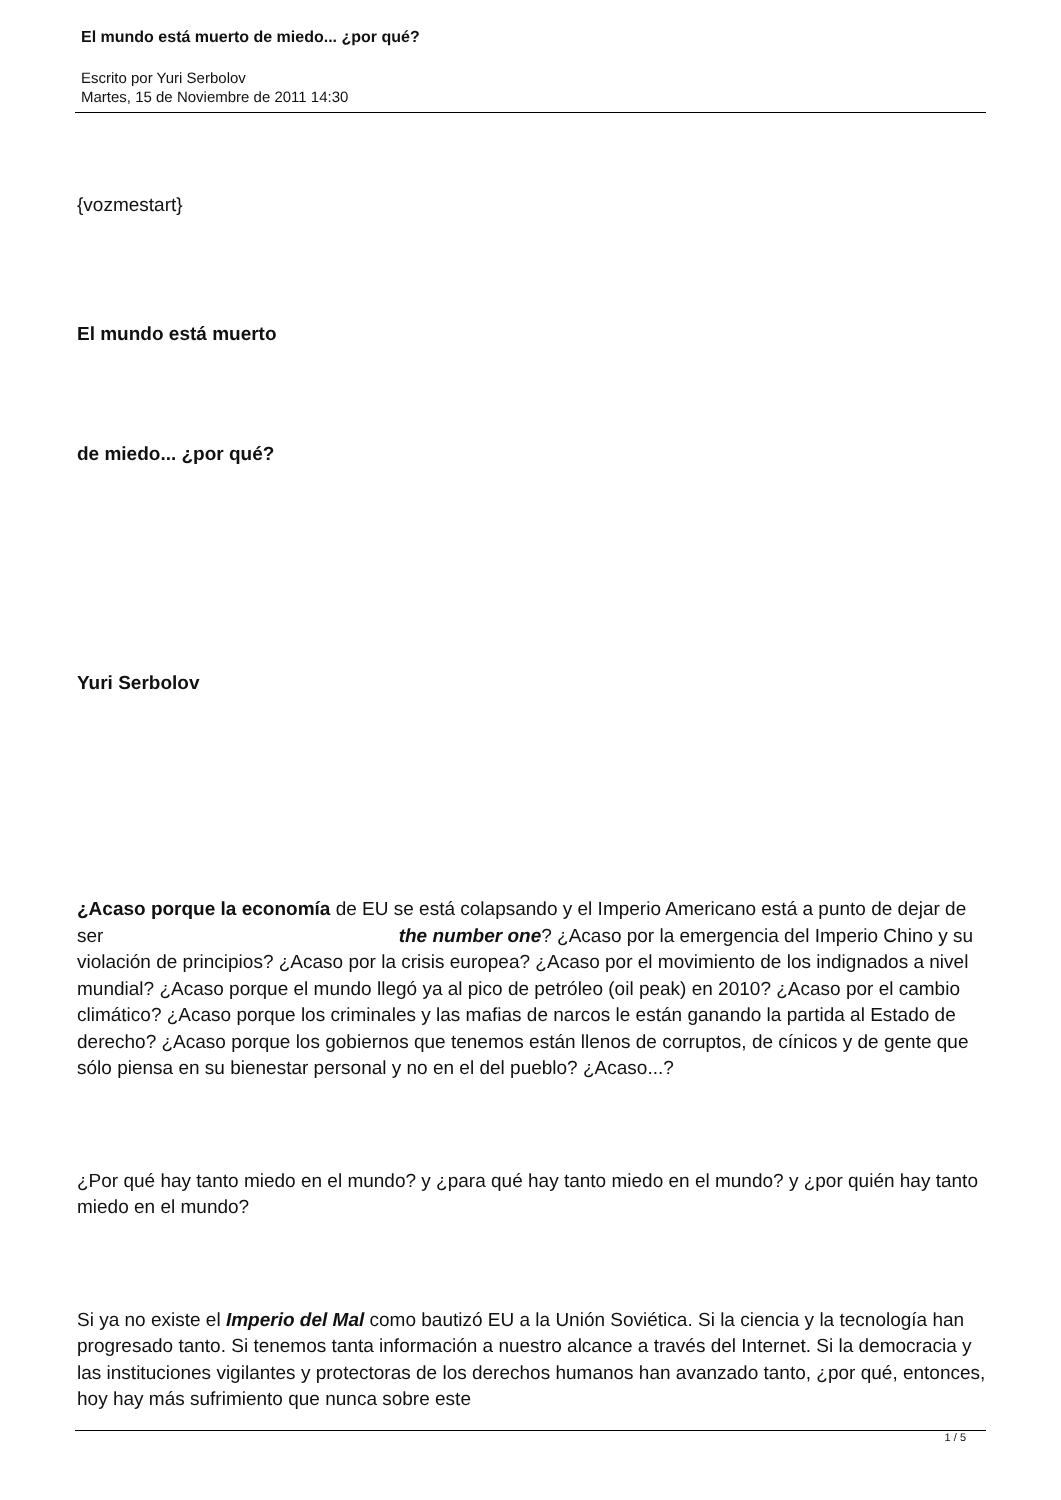El mundo está muerto de miedo... ¿por qué?
Escrito por Yuri Serbolov
Martes, 15 de Noviembre de 2011 14:30
{vozmestart}
El mundo está muerto
de miedo... ¿por qué?
Yuri Serbolov
¿Acaso porque la economía de EU se está colapsando y el Imperio Americano está a punto de dejar de ser the number one? ¿Acaso por la emergencia del Imperio Chino y su violación de principios? ¿Acaso por la crisis europea? ¿Acaso por el movimiento de los indignados a nivel mundial? ¿Acaso porque el mundo llegó ya al pico de petróleo (oil peak) en 2010? ¿Acaso por el cambio climático? ¿Acaso porque los criminales y las mafias de narcos le están ganando la partida al Estado de derecho? ¿Acaso porque los gobiernos que tenemos están llenos de corruptos, de cínicos y de gente que sólo piensa en su bienestar personal y no en el del pueblo? ¿Acaso...?
¿Por qué hay tanto miedo en el mundo? y ¿para qué hay tanto miedo en el mundo? y ¿por quién hay tanto miedo en el mundo?
Si ya no existe el Imperio del Mal como bautizó EU a la Unión Soviética. Si la ciencia y la tecnología han progresado tanto. Si tenemos tanta información a nuestro alcance a través del Internet. Si la democracia y las instituciones vigilantes y protectoras de los derechos humanos han avanzado tanto, ¿por qué, entonces, hoy hay más sufrimiento que nunca sobre este
1 / 5